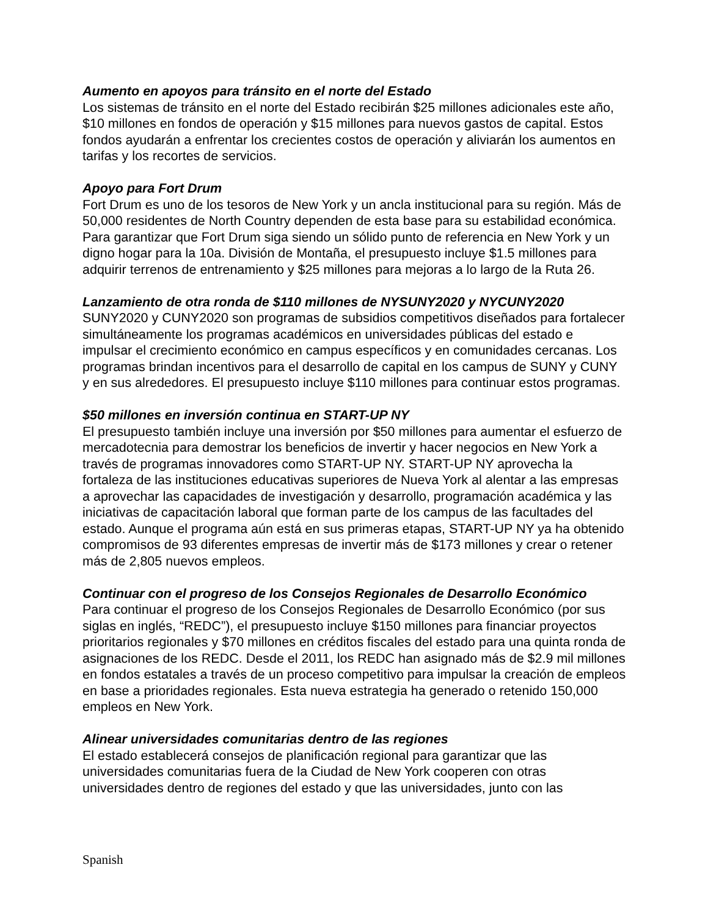Aumento en apoyos para tránsito en el norte del Estado
Los sistemas de tránsito en el norte del Estado recibirán $25 millones adicionales este año, $10 millones en fondos de operación y $15 millones para nuevos gastos de capital. Estos fondos ayudarán a enfrentar los crecientes costos de operación y aliviarán los aumentos en tarifas y los recortes de servicios.
Apoyo para Fort Drum
Fort Drum es uno de los tesoros de New York y un ancla institucional para su región. Más de 50,000 residentes de North Country dependen de esta base para su estabilidad económica. Para garantizar que Fort Drum siga siendo un sólido punto de referencia en New York y un digno hogar para la 10a. División de Montaña, el presupuesto incluye $1.5 millones para adquirir terrenos de entrenamiento y $25 millones para mejoras a lo largo de la Ruta 26.
Lanzamiento de otra ronda de $110 millones de NYSUNY2020 y NYCUNY2020
SUNY2020 y CUNY2020 son programas de subsidios competitivos diseñados para fortalecer simultáneamente los programas académicos en universidades públicas del estado e impulsar el crecimiento económico en campus específicos y en comunidades cercanas. Los programas brindan incentivos para el desarrollo de capital en los campus de SUNY y CUNY y en sus alrededores. El presupuesto incluye $110 millones para continuar estos programas.
$50 millones en inversión continua en START-UP NY
El presupuesto también incluye una inversión por $50 millones para aumentar el esfuerzo de mercadotecnia para demostrar los beneficios de invertir y hacer negocios en New York a través de programas innovadores como START-UP NY. START-UP NY aprovecha la fortaleza de las instituciones educativas superiores de Nueva York al alentar a las empresas a aprovechar las capacidades de investigación y desarrollo, programación académica y las iniciativas de capacitación laboral que forman parte de los campus de las facultades del estado. Aunque el programa aún está en sus primeras etapas, START-UP NY ya ha obtenido compromisos de 93 diferentes empresas de invertir más de $173 millones y crear o retener más de 2,805 nuevos empleos.
Continuar con el progreso de los Consejos Regionales de Desarrollo Económico
Para continuar el progreso de los Consejos Regionales de Desarrollo Económico (por sus siglas en inglés, “REDC”), el presupuesto incluye $150 millones para financiar proyectos prioritarios regionales y $70 millones en créditos fiscales del estado para una quinta ronda de asignaciones de los REDC. Desde el 2011, los REDC han asignado más de $2.9 mil millones en fondos estatales a través de un proceso competitivo para impulsar la creación de empleos en base a prioridades regionales. Esta nueva estrategia ha generado o retenido 150,000 empleos en New York.
Alinear universidades comunitarias dentro de las regiones
El estado establecerá consejos de planificación regional para garantizar que las universidades comunitarias fuera de la Ciudad de New York cooperen con otras universidades dentro de regiones del estado y que las universidades, junto con las
Spanish